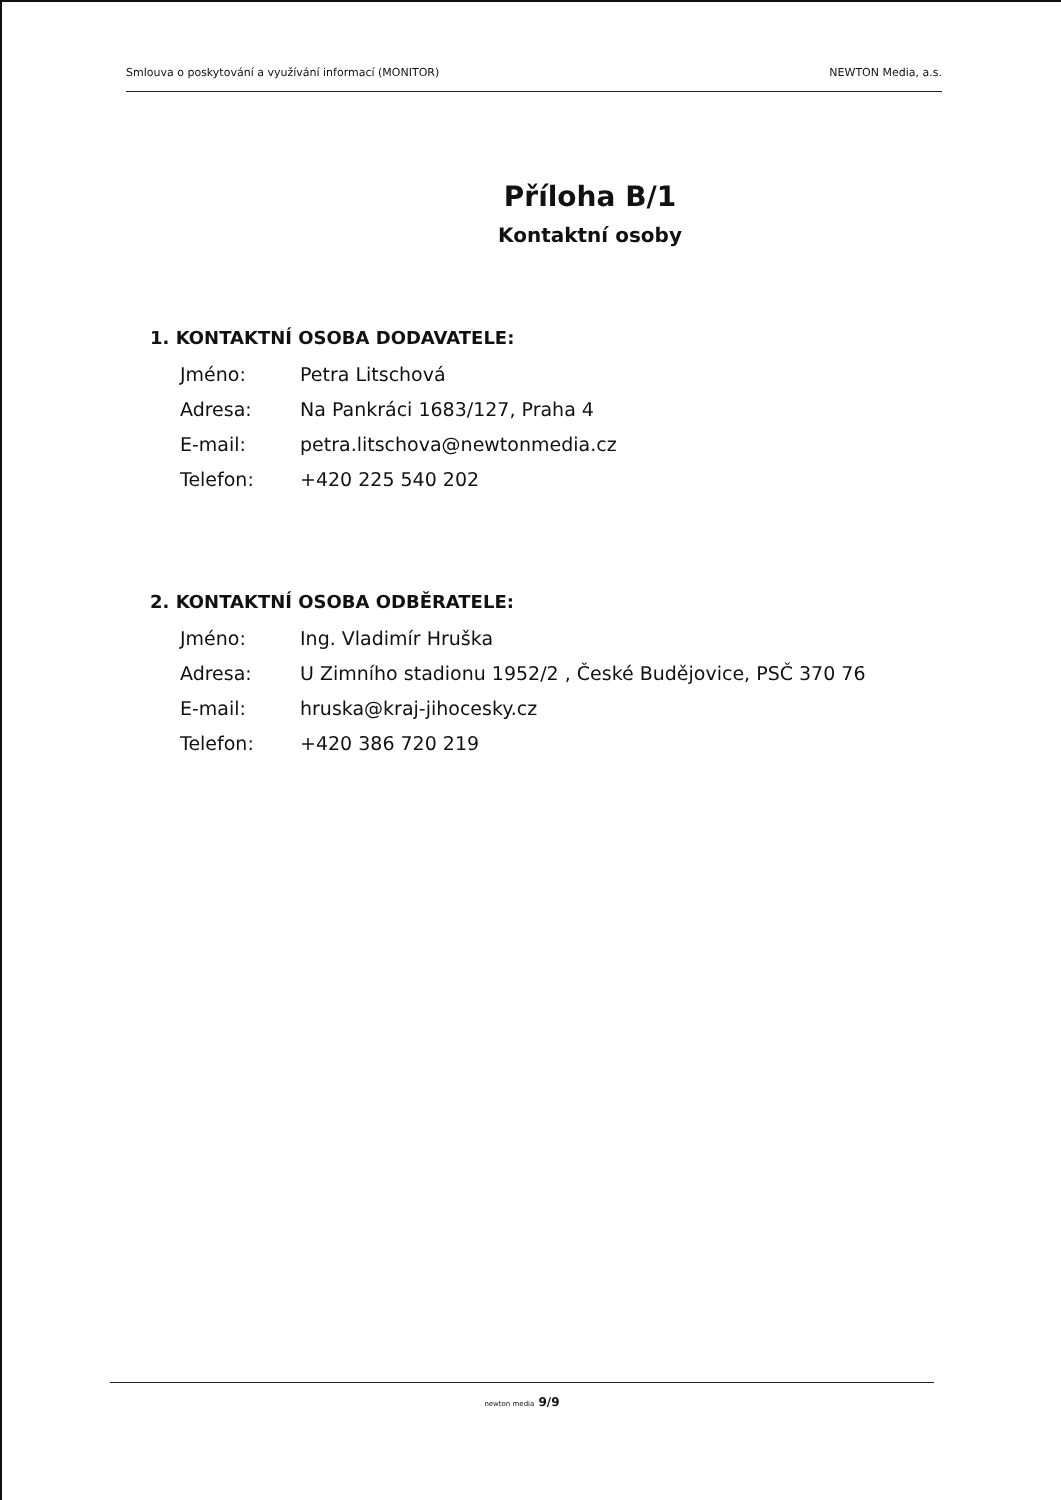Smlouva o poskytování a využívání informací (MONITOR) NEWTON Media, a.s.
Příloha B/1
Kontaktní osoby
1. KONTAKTNÍ OSOBA DODAVATELE:
| Jméno: | Petra Litschová |
| Adresa: | Na Pankráci 1683/127, Praha 4 |
| E-mail: | petra.litschova@newtonmedia.cz |
| Telefon: | +420 225 540 202 |
2. KONTAKTNÍ OSOBA ODBĚRATELE:
| Jméno: | Ing. Vladimír Hruška |
| Adresa: | U Zimního stadionu 1952/2 , České Budějovice, PSČ 370 76 |
| E-mail: | hruska@kraj-jihocesky.cz |
| Telefon: | +420 386 720 219 |
newton media 9/9